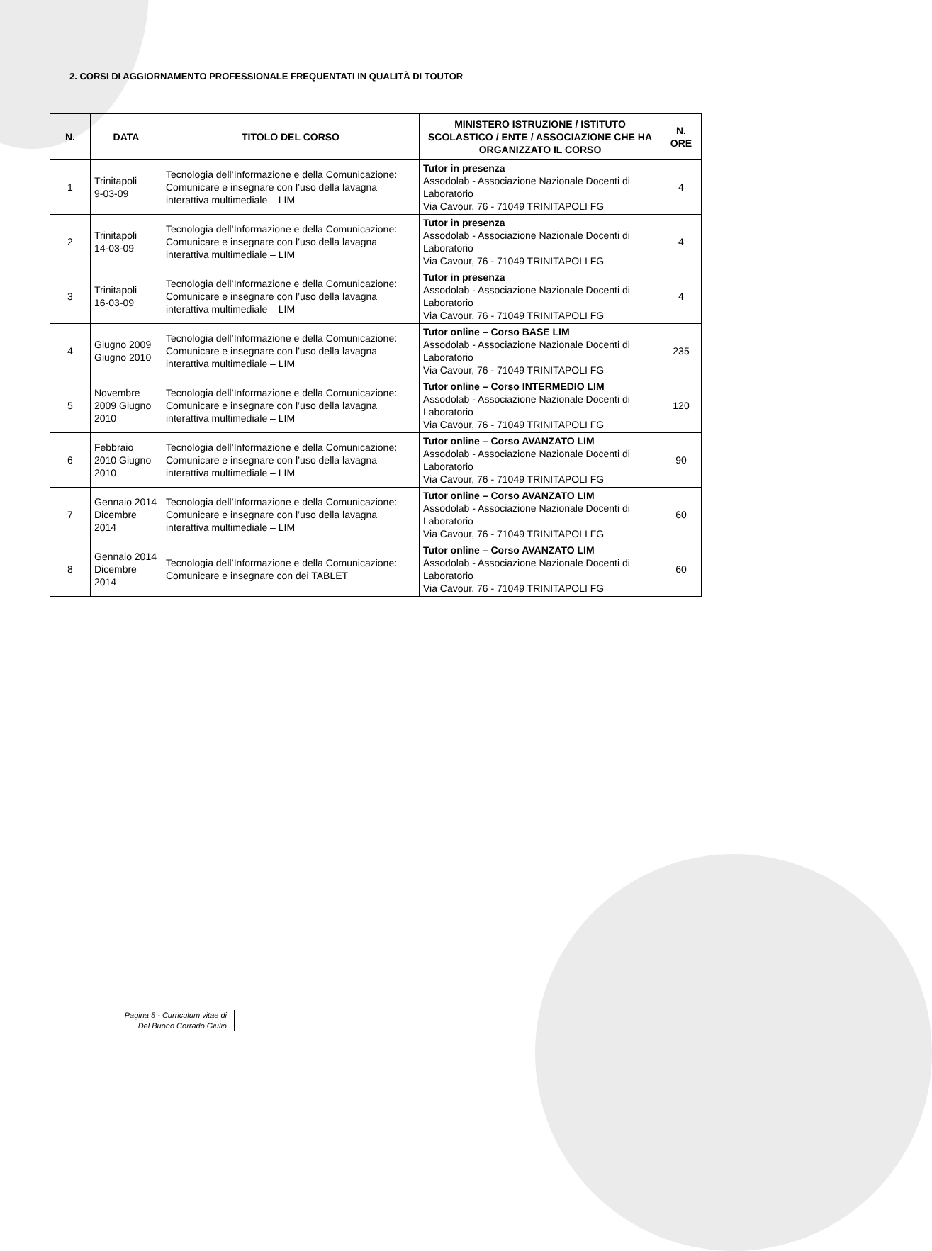2. CORSI DI AGGIORNAMENTO PROFESSIONALE FREQUENTATI IN QUALITÀ DI TOUTOR
| N. | DATA | TITOLO DEL CORSO | MINISTERO ISTRUZIONE / ISTITUTO SCOLASTICO / ENTE / ASSOCIAZIONE CHE HA ORGANIZZATO IL CORSO | N. ORE |
| --- | --- | --- | --- | --- |
| 1 | Trinitapoli 9-03-09 | Tecnologia dell’Informazione e della Comunicazione: Comunicare e insegnare con l’uso della lavagna interattiva multimediale – LIM | Tutor in presenza Assodolab - Associazione Nazionale Docenti di Laboratorio Via Cavour, 76 - 71049 TRINITAPOLI FG | 4 |
| 2 | Trinitapoli 14-03-09 | Tecnologia dell’Informazione e della Comunicazione: Comunicare e insegnare con l’uso della lavagna interattiva multimediale – LIM | Tutor in presenza Assodolab - Associazione Nazionale Docenti di Laboratorio Via Cavour, 76 - 71049 TRINITAPOLI FG | 4 |
| 3 | Trinitapoli 16-03-09 | Tecnologia dell’Informazione e della Comunicazione: Comunicare e insegnare con l’uso della lavagna interattiva multimediale – LIM | Tutor in presenza Assodolab - Associazione Nazionale Docenti di Laboratorio Via Cavour, 76 - 71049 TRINITAPOLI FG | 4 |
| 4 | Giugno 2009 Giugno 2010 | Tecnologia dell’Informazione e della Comunicazione: Comunicare e insegnare con l’uso della lavagna interattiva multimediale – LIM | Tutor online – Corso BASE LIM Assodolab - Associazione Nazionale Docenti di Laboratorio Via Cavour, 76 - 71049 TRINITAPOLI FG | 235 |
| 5 | Novembre 2009 Giugno 2010 | Tecnologia dell’Informazione e della Comunicazione: Comunicare e insegnare con l’uso della lavagna interattiva multimediale – LIM | Tutor online – Corso INTERMEDIO LIM Assodolab - Associazione Nazionale Docenti di Laboratorio Via Cavour, 76 - 71049 TRINITAPOLI FG | 120 |
| 6 | Febbraio 2010 Giugno 2010 | Tecnologia dell’Informazione e della Comunicazione: Comunicare e insegnare con l’uso della lavagna interattiva multimediale – LIM | Tutor online – Corso AVANZATO LIM Assodolab - Associazione Nazionale Docenti di Laboratorio Via Cavour, 76 - 71049 TRINITAPOLI FG | 90 |
| 7 | Gennaio 2014 Dicembre 2014 | Tecnologia dell’Informazione e della Comunicazione: Comunicare e insegnare con l’uso della lavagna interattiva multimediale – LIM | Tutor online – Corso AVANZATO LIM Assodolab - Associazione Nazionale Docenti di Laboratorio Via Cavour, 76 - 71049 TRINITAPOLI FG | 60 |
| 8 | Gennaio 2014 Dicembre 2014 | Tecnologia dell’Informazione e della Comunicazione: Comunicare e insegnare con dei TABLET | Tutor online – Corso AVANZATO LIM Assodolab - Associazione Nazionale Docenti di Laboratorio Via Cavour, 76 - 71049 TRINITAPOLI FG | 60 |
Pagina 5 - Curriculum vitae di
Del Buono Corrado Giulio